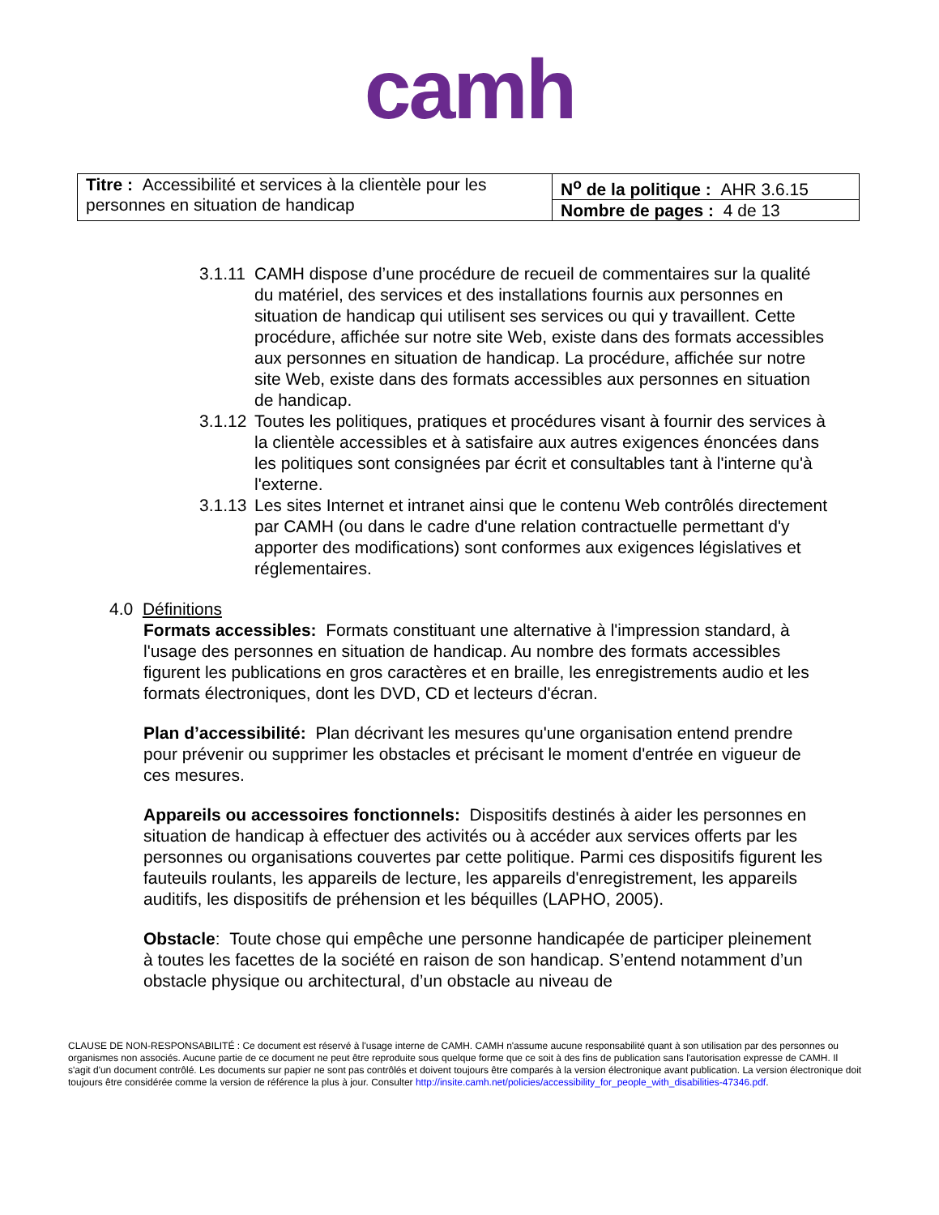camh
| Titre : Accessibilité et services à la clientèle pour les personnes en situation de handicap | N<sup>o</sup> de la politique : AHR 3.6.15 |
| | Nombre de pages : 4 de 13 |
3.1.11 CAMH dispose d’une procédure de recueil de commentaires sur la qualité du matériel, des services et des installations fournis aux personnes en situation de handicap qui utilisent ses services ou qui y travaillent. Cette procédure, affichée sur notre site Web, existe dans des formats accessibles aux personnes en situation de handicap. La procédure, affichée sur notre site Web, existe dans des formats accessibles aux personnes en situation de handicap.
3.1.12 Toutes les politiques, pratiques et procédures visant à fournir des services à la clientèle accessibles et à satisfaire aux autres exigences énoncées dans les politiques sont consignées par écrit et consultables tant à l'interne qu'à l'externe.
3.1.13 Les sites Internet et intranet ainsi que le contenu Web contrôlés directement par CAMH (ou dans le cadre d'une relation contractuelle permettant d'y apporter des modifications) sont conformes aux exigences législatives et réglementaires.
4.0 Définitions
Formats accessibles: Formats constituant une alternative à l'impression standard, à l'usage des personnes en situation de handicap. Au nombre des formats accessibles figurent les publications en gros caractères et en braille, les enregistrements audio et les formats électroniques, dont les DVD, CD et lecteurs d'écran.
Plan d’accessibilité: Plan décrivant les mesures qu'une organisation entend prendre pour prévenir ou supprimer les obstacles et précisant le moment d'entrée en vigueur de ces mesures.
Appareils ou accessoires fonctionnels: Dispositifs destinés à aider les personnes en situation de handicap à effectuer des activités ou à accéder aux services offerts par les personnes ou organisations couvertes par cette politique. Parmi ces dispositifs figurent les fauteuils roulants, les appareils de lecture, les appareils d'enregistrement, les appareils auditifs, les dispositifs de préhension et les béquilles (LAPHO, 2005).
Obstacle: Toute chose qui empêche une personne handicapée de participer pleinement à toutes les facettes de la société en raison de son handicap. S’entend notamment d’un obstacle physique ou architectural, d’un obstacle au niveau de
CLAUSE DE NON-RESPONSABILITÉ : Ce document est réservé à l'usage interne de CAMH. CAMH n'assume aucune responsabilité quant à son utilisation par des personnes ou organismes non associés. Aucune partie de ce document ne peut être reproduite sous quelque forme que ce soit à des fins de publication sans l'autorisation expresse de CAMH. Il s'agit d'un document contrôlé. Les documents sur papier ne sont pas contrôlés et doivent toujours être comparés à la version électronique avant publication. La version électronique doit toujours être considérée comme la version de référence la plus à jour. Consulter http://insite.camh.net/policies/accessibility_for_people_with_disabilities-47346.pdf.